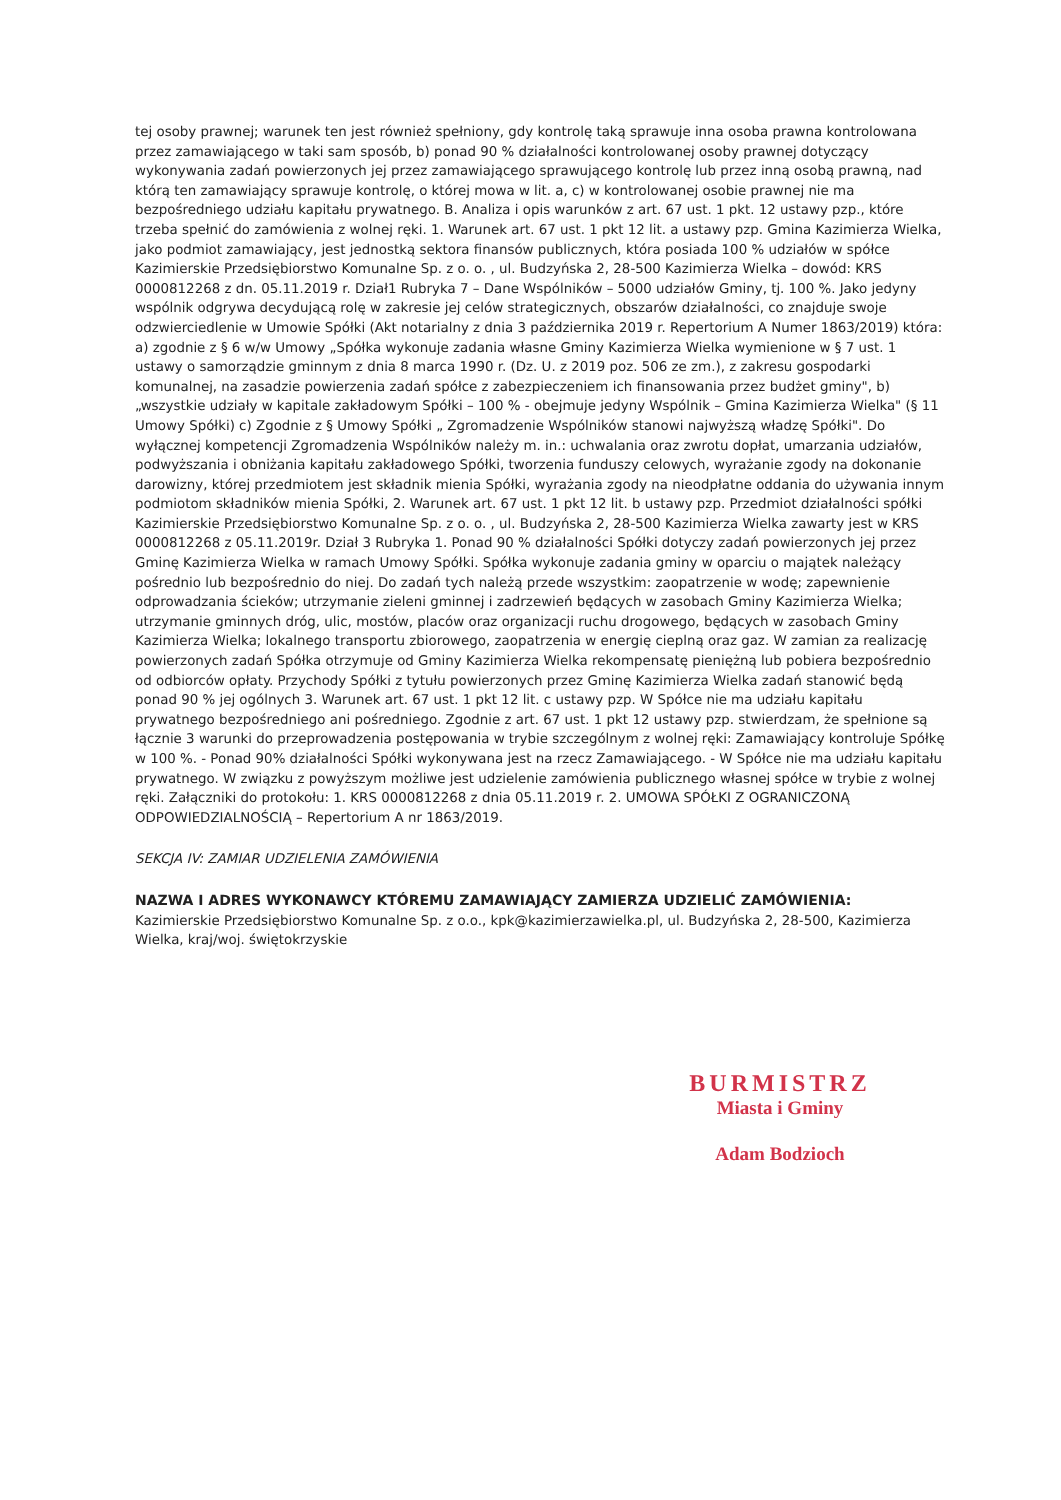tej osoby prawnej; warunek ten jest również spełniony, gdy kontrolę taką sprawuje inna osoba prawna kontrolowana przez zamawiającego w taki sam sposób, b) ponad 90 % działalności kontrolowanej osoby prawnej dotyczący wykonywania zadań powierzonych jej przez zamawiającego sprawującego kontrolę lub przez inną osobą prawną, nad którą ten zamawiający sprawuje kontrolę, o której mowa w lit. a, c) w kontrolowanej osobie prawnej nie ma bezpośredniego udziału kapitału prywatnego. B. Analiza i opis warunków z art. 67 ust. 1 pkt. 12 ustawy pzp., które trzeba spełnić do zamówienia z wolnej ręki. 1. Warunek art. 67 ust. 1 pkt 12 lit. a ustawy pzp. Gmina Kazimierza Wielka, jako podmiot zamawiający, jest jednostką sektora finansów publicznych, która posiada 100 % udziałów w spółce Kazimierskie Przedsiębiorstwo Komunalne Sp. z o. o. , ul. Budzyńska 2, 28-500 Kazimierza Wielka – dowód: KRS 0000812268 z dn. 05.11.2019 r. Dział1 Rubryka 7 – Dane Wspólników – 5000 udziałów Gminy, tj. 100 %. Jako jedyny wspólnik odgrywa decydującą rolę w zakresie jej celów strategicznych, obszarów działalności, co znajduje swoje odzwierciedlenie w Umowie Spółki (Akt notarialny z dnia 3 października 2019 r. Repertorium A Numer 1863/2019) która: a) zgodnie z § 6 w/w Umowy „Spółka wykonuje zadania własne Gminy Kazimierza Wielka wymienione w § 7 ust. 1 ustawy o samorządzie gminnym z dnia 8 marca 1990 r. (Dz. U. z 2019 poz. 506 ze zm.), z zakresu gospodarki komunalnej, na zasadzie powierzenia zadań spółce z zabezpieczeniem ich finansowania przez budżet gminy", b) „wszystkie udziały w kapitale zakładowym Spółki – 100 % - obejmuje jedyny Wspólnik – Gmina Kazimierza Wielka" (§ 11 Umowy Spółki) c) Zgodnie z § Umowy Spółki „ Zgromadzenie Wspólników stanowi najwyższą władzę Spółki". Do wyłącznej kompetencji Zgromadzenia Wspólników należy m. in.: uchwalania oraz zwrotu dopłat, umarzania udziałów, podwyższania i obniżania kapitału zakładowego Spółki, tworzenia funduszy celowych, wyrażanie zgody na dokonanie darowizny, której przedmiotem jest składnik mienia Spółki, wyrażania zgody na nieodpłatne oddania do używania innym podmiotom składników mienia Spółki, 2. Warunek art. 67 ust. 1 pkt 12 lit. b ustawy pzp. Przedmiot działalności spółki Kazimierskie Przedsiębiorstwo Komunalne Sp. z o. o. , ul. Budzyńska 2, 28-500 Kazimierza Wielka zawarty jest w KRS 0000812268 z 05.11.2019r. Dział 3 Rubryka 1. Ponad 90 % działalności Spółki dotyczy zadań powierzonych jej przez Gminę Kazimierza Wielka w ramach Umowy Spółki. Spółka wykonuje zadania gminy w oparciu o majątek należący pośrednio lub bezpośrednio do niej. Do zadań tych należą przede wszystkim: zaopatrzenie w wodę; zapewnienie odprowadzania ścieków; utrzymanie zieleni gminnej i zadrzewień będących w zasobach Gminy Kazimierza Wielka; utrzymanie gminnych dróg, ulic, mostów, placów oraz organizacji ruchu drogowego, będących w zasobach Gminy Kazimierza Wielka; lokalnego transportu zbiorowego, zaopatrzenia w energię cieplną oraz gaz. W zamian za realizację powierzonych zadań Spółka otrzymuje od Gminy Kazimierza Wielka rekompensatę pieniężną lub pobiera bezpośrednio od odbiorców opłaty. Przychody Spółki z tytułu powierzonych przez Gminę Kazimierza Wielka zadań stanowić będą ponad 90 % jej ogólnych 3. Warunek art. 67 ust. 1 pkt 12 lit. c ustawy pzp. W Spółce nie ma udziału kapitału prywatnego bezpośredniego ani pośredniego. Zgodnie z art. 67 ust. 1 pkt 12 ustawy pzp. stwierdzam, że spełnione są łącznie 3 warunki do przeprowadzenia postępowania w trybie szczególnym z wolnej ręki: Zamawiający kontroluje Spółkę w 100 %. - Ponad 90% działalności Spółki wykonywana jest na rzecz Zamawiającego. - W Spółce nie ma udziału kapitału prywatnego. W związku z powyższym możliwe jest udzielenie zamówienia publicznego własnej spółce w trybie z wolnej ręki. Załączniki do protokołu: 1. KRS 0000812268 z dnia 05.11.2019 r. 2. UMOWA SPÓŁKI Z OGRANICZONĄ ODPOWIEDZIALNOŚCIĄ – Repertorium A nr 1863/2019.
SEKCJA IV: ZAMIAR UDZIELENIA ZAMÓWIENIA
NAZWA I ADRES WYKONAWCY KTÓREMU ZAMAWIAJĄCY ZAMIERZA UDZIELIĆ ZAMÓWIENIA:
Kazimierskie Przedsiębiorstwo Komunalne Sp. z o.o., kpk@kazimierzawielka.pl, ul. Budzyńska 2, 28-500, Kazimierza Wielka, kraj/woj. świętokrzyskie
BURMISTRZ
Miasta i Gminy
Adam Bodzioch